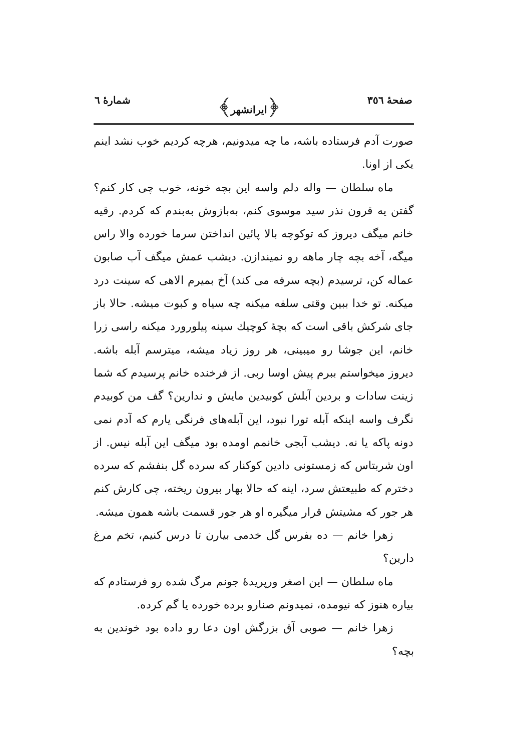صفحهٔ ٣٥٦ ﴿ایرانشهر﴾ شمارهٔ ٦
صورت آدم فرستاده باشه، ما چه میدونیم، هرچه کردیم خوب نشد اینم یکی از اونا.
ماه سلطان — واله دلم واسه این بچه خونه، خوب چی کار کنم؟ گفتن یه قرون نذر سید موسوی کنم، به‌بازوش به‌بندم که کردم. رقیه خانم میگف دیروز که توکوچه بالا پائین انداختن سرما خورده والا راس میگه، آخه بچه چار ماهه رو نمیندازن. دیشب عمش میگف آب صابون عماله کن، ترسیدم (بچه سرفه می کند) آخ بمیرم الاهی که سینت درد میکنه. تو خدا ببین وقتی سلفه میکنه چه سیاه و کبوت میشه. حالا باز جای شرکش باقی است که بچهٔ کوچیك سینه پیلورورد میکنه راسی زرا خانم، این جوشا رو میبینی، هر روز زیاد میشه، میترسم آبله باشه. دیروز میخواستم ببرم پیش اوسا ربی. از فرخنده خانم پرسیدم که شما زینت سادات و بردین آبلش کوبیدین مایش و ندارین؟ گف من کوبیدم نگرف واسه اینکه آبله تورا نبود، این آبله‌های فرنگی یارم که آدم نمی دونه پاکه یا نه. دیشب آبجی خانمم اومده بود میگف این آبله نیس. از اون شربتاس که زمستونی دادین کوکنار که سرده گل بنفشم که سرده دخترم که طبیعتش سرد، اینه که حالا بهار بیرون ریخته، چی کارش کنم هر جور که مشیتش قرار میگیره او هر جور قسمت باشه همون میشه.
زهرا خانم — ده بفرس گل خدمی بیارن تا درس کنیم، تخم مرغ دارین؟
ماه سلطان — این اصغر ورپریدهٔ جونم مرگ شده رو فرستادم که بیاره هنوز که نیومده، نمیدونم صنارو برده خورده یا گم کرده.
زهرا خانم — صوبی آق بزرگش اون دعا رو داده بود خوندین به بچه؟